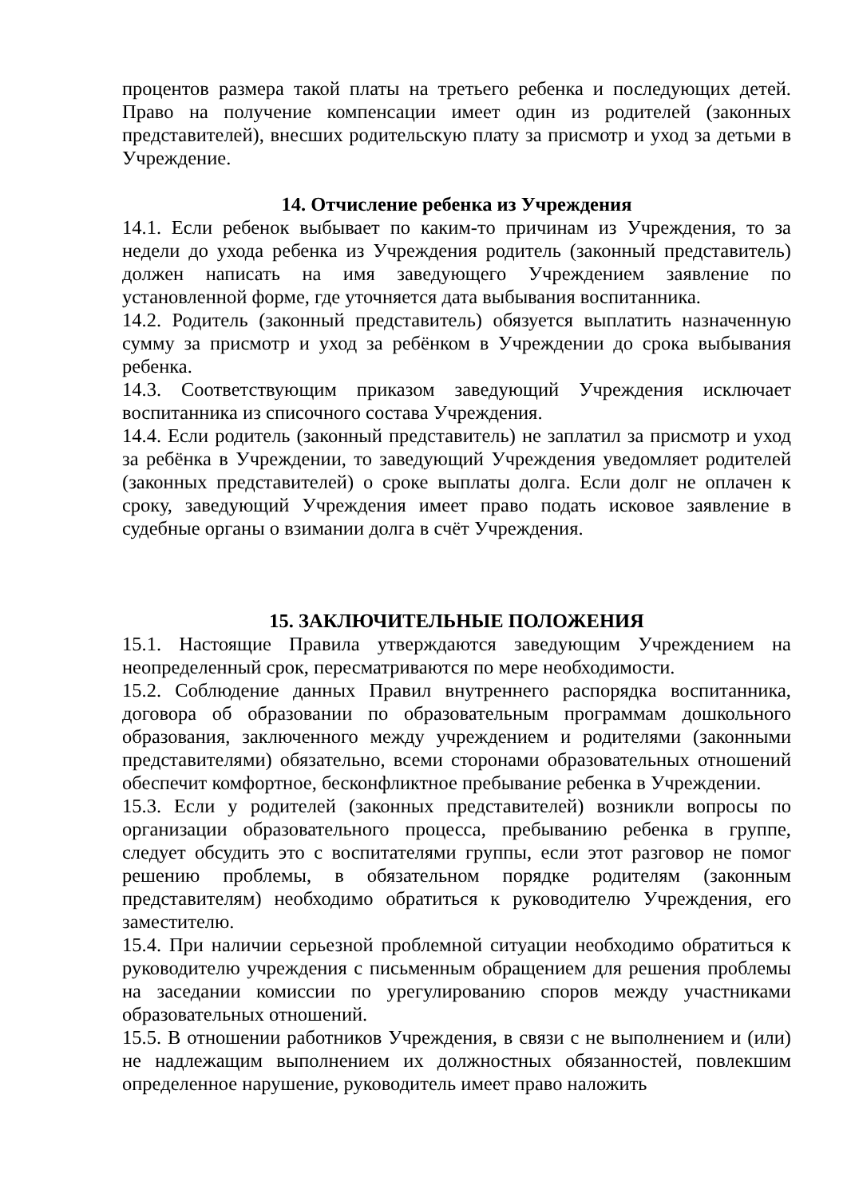процентов размера такой платы на третьего ребенка и последующих детей. Право на получение компенсации имеет один из родителей (законных представителей), внесших родительскую плату за присмотр и уход за детьми в Учреждение.
14. Отчисление ребенка из Учреждения
14.1. Если ребенок выбывает по каким-то причинам из Учреждения, то за недели до ухода ребенка из Учреждения родитель (законный представитель) должен написать на имя заведующего Учреждением заявление по установленной форме, где уточняется дата выбывания воспитанника.
14.2. Родитель (законный представитель) обязуется выплатить назначенную сумму за присмотр и уход за ребёнком в Учреждении до срока выбывания ребенка.
14.3. Соответствующим приказом заведующий Учреждения исключает воспитанника из списочного состава Учреждения.
14.4. Если родитель (законный представитель) не заплатил за присмотр и уход за ребёнка в Учреждении, то заведующий Учреждения уведомляет родителей (законных представителей) о сроке выплаты долга. Если долг не оплачен к сроку, заведующий Учреждения имеет право подать исковое заявление в судебные органы о взимании долга в счёт Учреждения.
15. ЗАКЛЮЧИТЕЛЬНЫЕ ПОЛОЖЕНИЯ
15.1. Настоящие Правила утверждаются заведующим Учреждением на неопределенный срок, пересматриваются по мере необходимости.
15.2. Соблюдение данных Правил внутреннего распорядка воспитанника, договора об образовании по образовательным программам дошкольного образования, заключенного между учреждением и родителями (законными представителями) обязательно, всеми сторонами образовательных отношений обеспечит комфортное, бесконфликтное пребывание ребенка в Учреждении.
15.3. Если у родителей (законных представителей) возникли вопросы по организации образовательного процесса, пребыванию ребенка в группе, следует обсудить это с воспитателями группы, если этот разговор не помог решению проблемы, в обязательном порядке родителям (законным представителям) необходимо обратиться к руководителю Учреждения, его заместителю.
15.4. При наличии серьезной проблемной ситуации необходимо обратиться к руководителю учреждения с письменным обращением для решения проблемы на заседании комиссии по урегулированию споров между участниками образовательных отношений.
15.5. В отношении работников Учреждения, в связи с не выполнением и (или) не надлежащим выполнением их должностных обязанностей, повлекшим определенное нарушение, руководитель имеет право наложить